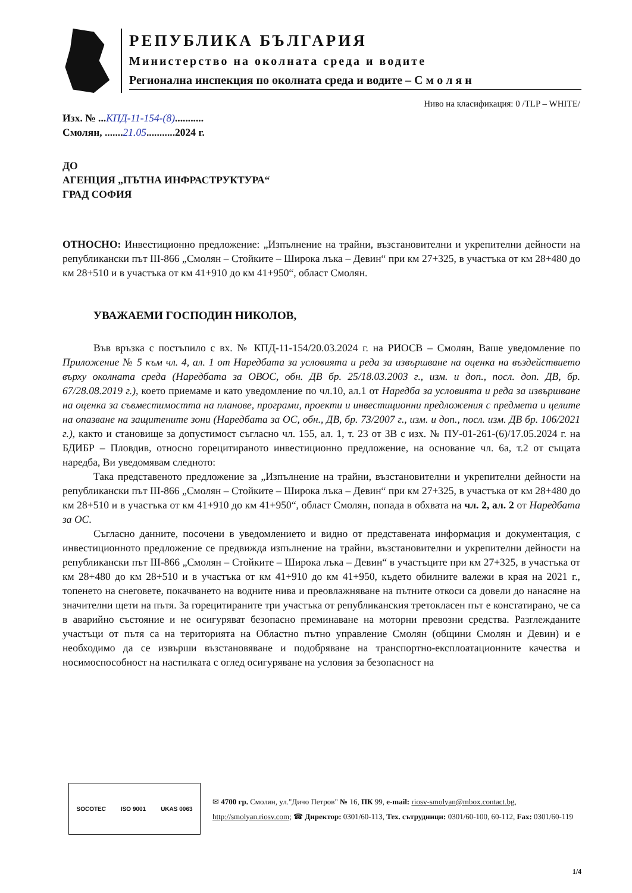РЕПУБЛИКА БЪЛГАРИЯ
Министерство на околната среда и водите
Регионална инспекция по околната среда и водите – С м о л я н
Ниво на класификация: 0 /TLP – WHITE/
Изх. № ...КПД-11-154-(8)...........
Смолян, .......21.05...........2024 г.
ДО
АГЕНЦИЯ „ПЪТНА ИНФРАСТРУКТУРА“
ГРАД СОФИЯ
ОТНОСНО: Инвестиционно предложение: „Изпълнение на трайни, възстановителни и укрепителни дейности на републикански път III-866 „Смолян – Стойките – Широка лъка – Девин“ при км 27+325, в участъка от км 28+480 до км 28+510 и в участъка от км 41+910 до км 41+950“, област Смолян.
УВАЖАЕМИ ГОСПОДИН НИКОЛОВ,
Във връзка с постъпило с вх. № КПД-11-154/20.03.2024 г. на РИОСВ – Смолян, Ваше уведомление по Приложение № 5 към чл. 4, ал. 1 от Наредбата за условията и реда за извършване на оценка на въздействието върху околната среда (Наредбата за ОВОС, обн. ДВ бр. 25/18.03.2003 г., изм. и доп., посл. доп. ДВ, бр. 67/28.08.2019 г.), което приемаме и като уведомление по чл.10, ал.1 от Наредба за условията и реда за извършване на оценка за съвместимостта на планове, програми, проекти и инвестиционни предложения с предмета и целите на опазване на защитените зони (Наредбата за ОС, обн., ДВ, бр. 73/2007 г., изм. и доп., посл. изм. ДВ бр. 106/2021 г.), както и становище за допустимост съгласно чл. 155, ал. 1, т. 23 от ЗВ с изх. № ПУ-01-261-(6)/17.05.2024 г. на БДИБР – Пловдив, относно горецитираното инвестиционно предложение, на основание чл. 6а, т.2 от същата наредба, Ви уведомявам следното:
Така представеното предложение за „Изпълнение на трайни, възстановителни и укрепителни дейности на републикански път III-866 „Смолян – Стойките – Широка лъка – Девин“ при км 27+325, в участъка от км 28+480 до км 28+510 и в участъка от км 41+910 до км 41+950“, област Смолян, попада в обхвата на чл. 2, ал. 2 от Наредбата за ОС.
Съгласно данните, посочени в уведомлението и видно от представената информация и документация, с инвестиционното предложение се предвижда изпълнение на трайни, възстановителни и укрепителни дейности на републикански път III-866 „Смолян – Стойките – Широка лъка – Девин“ в участъците при км 27+325, в участъка от км 28+480 до км 28+510 и в участъка от км 41+910 до км 41+950, където обилните валежи в края на 2021 г., топенето на снеговете, покачването на водните нива и преовлажняване на пътните откоси са довели до нанасяне на значителни щети на пътя. За горецитираните три участъка от републиканския третокласен път е констатирано, че са в аварийно състояние и не осигуряват безопасно преминаване на моторни превозни средства. Разглежданите участъци от пътя са на територията на Областно пътно управление Смолян (общини Смолян и Девин) и е необходимо да се извърши възстановяване и подобряване на транспортно-експлоатационните качества и носимоспособност на настилката с оглед осигуряване на условия за безопасност на
SOCOTEC ISO 9001 UKAS 0063
✉ 4700 гр. Смолян, ул."Дичо Петров" № 16, ПК 99, e-mail: riosv-smolyan@mbox.contact.bg, http://smolyan.riosv.com; ☎ Директор: 0301/60-113, Тех. сътрудници: 0301/60-100, 60-112, Fax: 0301/60-119
1/4